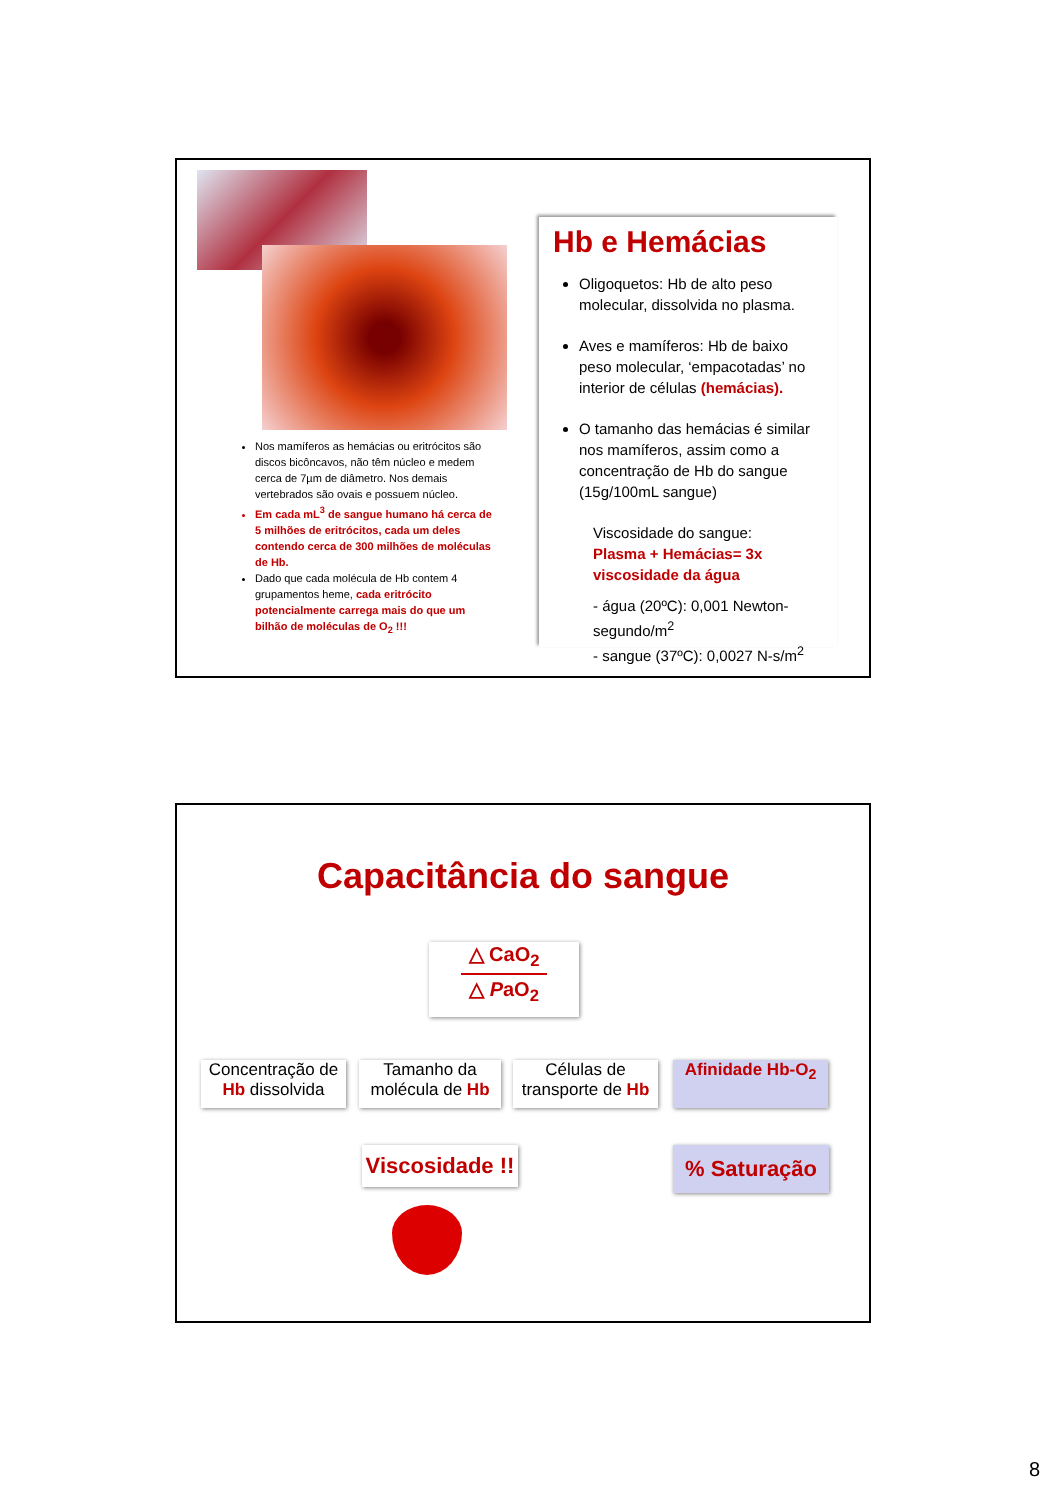Nos mamíferos as hemácias ou eritrócitos são discos bicôncavos, não têm núcleo e medem cerca de 7µm de diâmetro. Nos demais vertebrados são ovais e possuem núcleo.
Em cada mL<sup>3</sup> de sangue humano há cerca de 5 milhões de eritrócitos, cada um deles contendo cerca de 300 milhões de moléculas de Hb.
Dado que cada molécula de Hb contem 4 grupamentos heme, cada eritrócito potencialmente carrega mais do que um bilhão de moléculas de O<sub>2</sub> !!!
Hb e Hemácias
Oligoquetos: Hb de alto peso molecular, dissolvida no plasma.
Aves e mamíferos: Hb de baixo peso molecular, ‘empacotadas’ no interior de células (hemácias).
O tamanho das hemácias é similar nos mamíferos, assim como a concentração de Hb do sangue (15g/100mL sangue)
Viscosidade do sangue:
Plasma + Hemácias= 3x viscosidade da água
- água (20ºC): 0,001 Newton-segundo/m<sup>2</sup>
- sangue (37ºC): 0,0027 N-s/m<sup>2</sup>
Capacitância do sangue
△ CaO<sub>2</sub>
△ PaO<sub>2</sub>
Concentração de Hb dissolvida
Tamanho da molécula de Hb
Células de transporte de Hb
Afinidade Hb-O<sub>2</sub>
Viscosidade !!
% Saturação
8